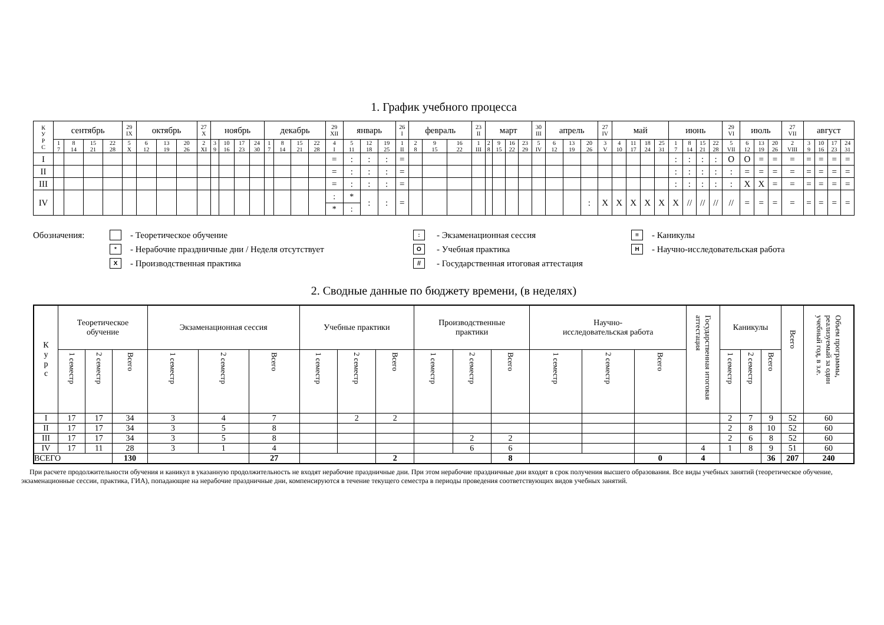1. График учебного процесса
| К У Р С | сентябрь | | | | 29 IX | октябрь | | | 27 X | ноябрь | | | | декабрь | | | | 29 XII | январь | | | 26 I | февраль | | | 23 II | март | | | | 30 III | апрель | | | 27 IV | май | | | | июнь | | | | 29 VI | июль | | | 27 VII | август | | | |
| --- | --- | --- | --- | --- | --- | --- | --- | --- | --- | --- | --- | --- | --- | --- | --- | --- | --- | --- | --- | --- | --- | --- | --- | --- | --- | --- | --- | --- | --- | --- | --- | --- | --- | --- | --- | --- | --- | --- | --- | --- | --- | --- | --- | --- | --- | --- | --- | --- | --- | --- | --- | --- |
| | 1 7 | 8 14 | 15 21 | 22 28 | 5 X | 6 12 | 13 19 | 20 26 | 2 XI | 3 9 | 10 16 | 17 23 | 24 30 | 1 7 | 8 14 | 15 21 | 22 28 | 4 I | 5 11 | 12 18 | 19 25 | 1 II | 2 8 | 9 15 | 16 22 | 1 III | 2 8 | 9 15 | 16 22 | 23 29 | 5 IV | 6 12 | 13 19 | 20 26 | 3 V | 4 10 | 11 17 | 18 24 | 25 31 | 1 7 | 8 14 | 15 21 | 22 28 | 5 VII | 6 12 | 13 19 | 20 26 | 2 VIII | 3 9 | 10 16 | 17 23 | 24 31 |
| I | | | | | | | | | | | | | | | | | | = | : | : | : | = | | | | | | | | | | | | | | | | | | : | : | : | : | O | O | = | = | = | = | = | = | = |
| II | | | | | | | | | | | | | | | | | | = | : | : | : | = | | | | | | | | | | | | | | | | | | : | : | : | : | : | = | = | = | = | = | = | = | = |
| III | | | | | | | | | | | | | | | | | | = | : | : | : | = | | | | | | | | | | | | | | | | | | : | : | : | : | : | X | X | = | = | = | = | = | = |
| IV | | | | | | | | | | | | | | | | | | : * | * : | : | : | = | | | | | | | | | | | | : | X | X | X | X | X | X | // | // | // | // | = | = | = | = | = | = | = | = |
Обозначения: - Теоретическое обучение: - Экзаменационная сессия = - Каникулы * - Нерабочие праздничные дни / Неделя отсутствует O - Учебная практика Н - Научно-исследовательская работа X - Производственная практика // - Государственная итоговая аттестация
2. Сводные данные по бюджету времени, (в неделях)
| К у р с | Теоретическое обучение | | | Экзаменационная сессия | | | Учебные практики | | | Производственные практики | | | Научно- исследовательская работа | | | Государственная итоговая аттестация | Каникулы | | | Всего | Объем программы, реализуемый за один учебный год, в з.е. |
| --- | --- | --- | --- | --- | --- | --- | --- | --- | --- | --- | --- | --- | --- | --- | --- | --- | --- | --- | --- | --- | --- |
| | 1 семестр | 2 семестр | Всего | 1 семестр | 2 семестр | Всего | 1 семестр | 2 семестр | Всего | 1 семестр | 2 семестр | Всего | 1 семестр | 2 семестр | Всего | | 1 семестр | 2 семестр | Всего | | |
| I | 17 | 17 | 34 | 3 | 4 | 7 | | 2 | 2 | | | | | | | | 2 | 7 | 9 | 52 | 60 |
| II | 17 | 17 | 34 | 3 | 5 | 8 | | | | | | | | | | | 2 | 8 | 10 | 52 | 60 |
| III | 17 | 17 | 34 | 3 | 5 | 8 | | | | | 2 | 2 | | | | | 2 | 6 | 8 | 52 | 60 |
| IV | 17 | 11 | 28 | 3 | 1 | 4 | | | | | 6 | 6 | | | | 4 | 1 | 8 | 9 | 51 | 60 |
| ВСЕГО | | | 130 | | | 27 | | | 2 | | | 8 | | | 0 | 4 | | | 36 | 207 | 240 |
При расчете продолжительности обучения и каникул в указанную продолжительность не входят нерабочие праздничные дни. При этом нерабочие праздничные дни входят в срок получения высшего образования. Все виды учебных занятий (теоретическое обучение, экзаменационные сессии, практика, ГИА), попадающие на нерабочие праздничные дни, компенсируются в течение текущего семестра в периоды проведения соответствующих видов учебных занятий.